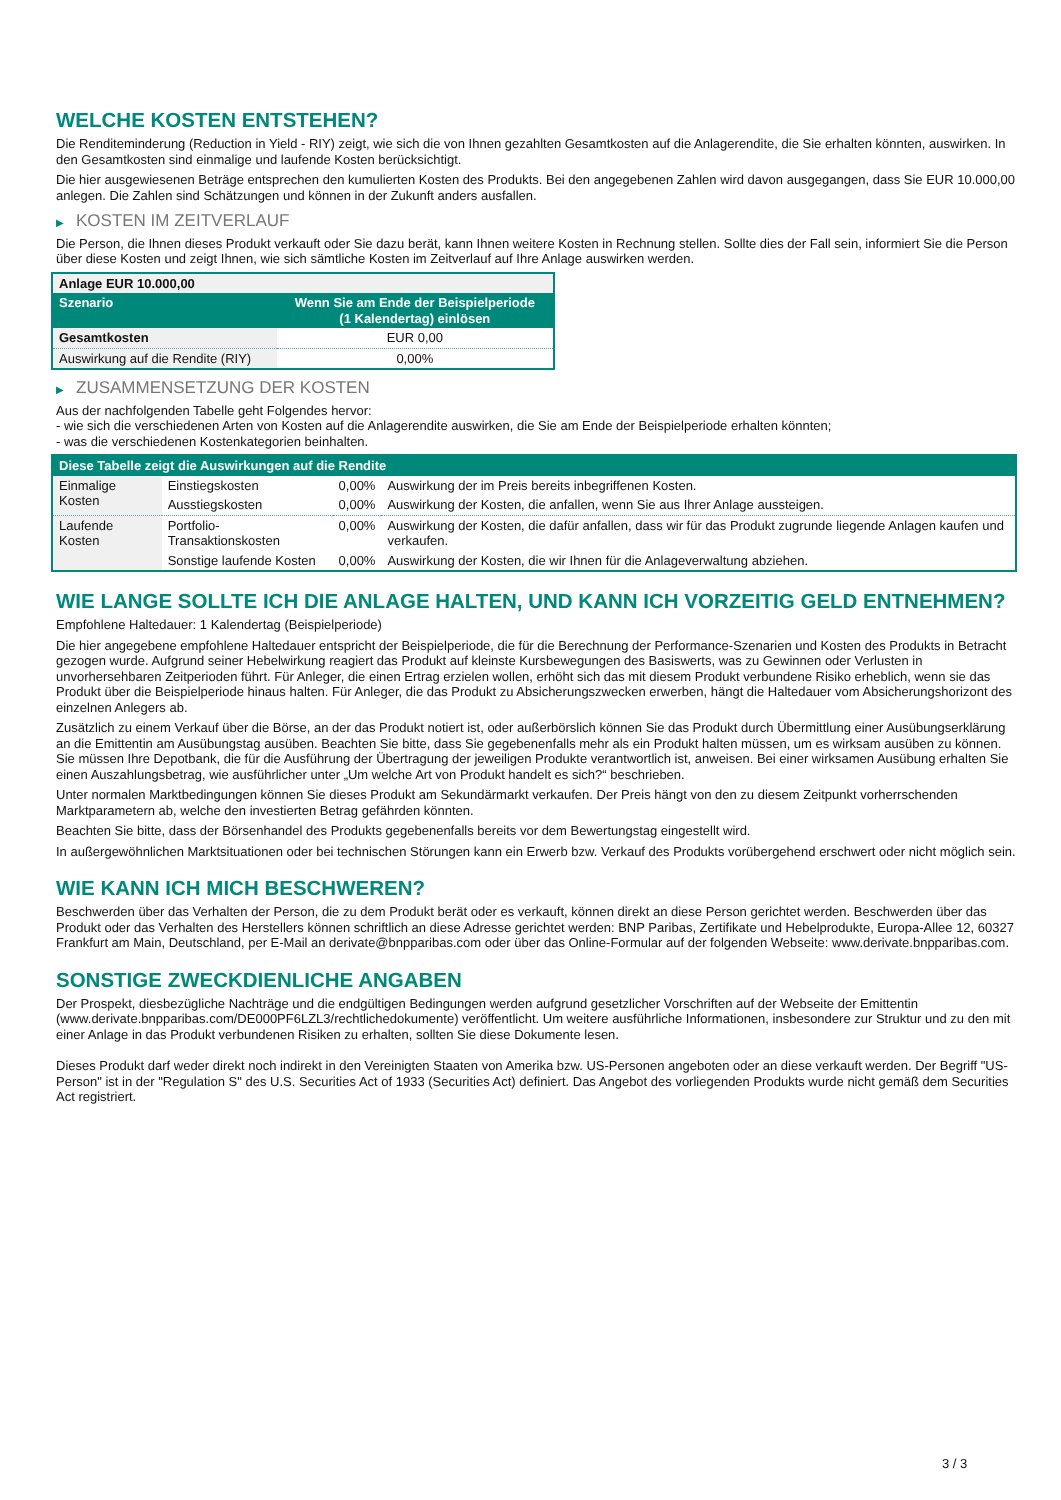WELCHE KOSTEN ENTSTEHEN?
Die Renditeminderung (Reduction in Yield - RIY) zeigt, wie sich die von Ihnen gezahlten Gesamtkosten auf die Anlagerendite, die Sie erhalten könnten, auswirken. In den Gesamtkosten sind einmalige und laufende Kosten berücksichtigt.
Die hier ausgewiesenen Beträge entsprechen den kumulierten Kosten des Produkts. Bei den angegebenen Zahlen wird davon ausgegangen, dass Sie EUR 10.000,00 anlegen. Die Zahlen sind Schätzungen und können in der Zukunft anders ausfallen.
▶ KOSTEN IM ZEITVERLAUF
Die Person, die Ihnen dieses Produkt verkauft oder Sie dazu berät, kann Ihnen weitere Kosten in Rechnung stellen. Sollte dies der Fall sein, informiert Sie die Person über diese Kosten und zeigt Ihnen, wie sich sämtliche Kosten im Zeitverlauf auf Ihre Anlage auswirken werden.
| Anlage EUR 10.000,00 | |
| --- | --- |
| Szenario | Wenn Sie am Ende der Beispielperiode (1 Kalendertag) einlösen |
| Gesamtkosten | EUR 0,00 |
| Auswirkung auf die Rendite (RIY) | 0,00% |
▶ ZUSAMMENSETZUNG DER KOSTEN
Aus der nachfolgenden Tabelle geht Folgendes hervor:
- wie sich die verschiedenen Arten von Kosten auf die Anlagerendite auswirken, die Sie am Ende der Beispielperiode erhalten könnten;
- was die verschiedenen Kostenkategorien beinhalten.
| Diese Tabelle zeigt die Auswirkungen auf die Rendite | | | |
| --- | --- | --- | --- |
| Einmalige Kosten | Einstiegskosten | 0,00% | Auswirkung der im Preis bereits inbegriffenen Kosten. |
| | Ausstiegskosten | 0,00% | Auswirkung der Kosten, die anfallen, wenn Sie aus Ihrer Anlage aussteigen. |
| Laufende Kosten | Portfolio-Transaktionskosten | 0,00% | Auswirkung der Kosten, die dafür anfallen, dass wir für das Produkt zugrunde liegende Anlagen kaufen und verkaufen. |
| | Sonstige laufende Kosten | 0,00% | Auswirkung der Kosten, die wir Ihnen für die Anlageverwaltung abziehen. |
WIE LANGE SOLLTE ICH DIE ANLAGE HALTEN, UND KANN ICH VORZEITIG GELD ENTNEHMEN?
Empfohlene Haltedauer: 1 Kalendertag (Beispielperiode)
Die hier angegebene empfohlene Haltedauer entspricht der Beispielperiode, die für die Berechnung der Performance-Szenarien und Kosten des Produkts in Betracht gezogen wurde. Aufgrund seiner Hebelwirkung reagiert das Produkt auf kleinste Kursbewegungen des Basiswerts, was zu Gewinnen oder Verlusten in unvorhersehbaren Zeitperioden führt. Für Anleger, die einen Ertrag erzielen wollen, erhöht sich das mit diesem Produkt verbundene Risiko erheblich, wenn sie das Produkt über die Beispielperiode hinaus halten. Für Anleger, die das Produkt zu Absicherungszwecken erwerben, hängt die Haltedauer vom Absicherungshorizont des einzelnen Anlegers ab.
Zusätzlich zu einem Verkauf über die Börse, an der das Produkt notiert ist, oder außerbörslich können Sie das Produkt durch Übermittlung einer Ausübungserklärung an die Emittentin am Ausübungstag ausüben. Beachten Sie bitte, dass Sie gegebenenfalls mehr als ein Produkt halten müssen, um es wirksam ausüben zu können. Sie müssen Ihre Depotbank, die für die Ausführung der Übertragung der jeweiligen Produkte verantwortlich ist, anweisen. Bei einer wirksamen Ausübung erhalten Sie einen Auszahlungsbetrag, wie ausführlicher unter „Um welche Art von Produkt handelt es sich?“ beschrieben.
Unter normalen Marktbedingungen können Sie dieses Produkt am Sekundärmarkt verkaufen. Der Preis hängt von den zu diesem Zeitpunkt vorherrschenden Marktparametern ab, welche den investierten Betrag gefährden könnten.
Beachten Sie bitte, dass der Börsenhandel des Produkts gegebenenfalls bereits vor dem Bewertungstag eingestellt wird.
In außergewöhnlichen Marktsituationen oder bei technischen Störungen kann ein Erwerb bzw. Verkauf des Produkts vorübergehend erschwert oder nicht möglich sein.
WIE KANN ICH MICH BESCHWEREN?
Beschwerden über das Verhalten der Person, die zu dem Produkt berät oder es verkauft, können direkt an diese Person gerichtet werden. Beschwerden über das Produkt oder das Verhalten des Herstellers können schriftlich an diese Adresse gerichtet werden: BNP Paribas, Zertifikate und Hebelprodukte, Europa-Allee 12, 60327 Frankfurt am Main, Deutschland, per E-Mail an derivate@bnpparibas.com oder über das Online-Formular auf der folgenden Webseite: www.derivate.bnpparibas.com.
SONSTIGE ZWECKDIENLICHE ANGABEN
Der Prospekt, diesbezügliche Nachträge und die endgültigen Bedingungen werden aufgrund gesetzlicher Vorschriften auf der Webseite der Emittentin (www.derivate.bnpparibas.com/DE000PF6LZL3/rechtlichedokumente) veröffentlicht. Um weitere ausführliche Informationen, insbesondere zur Struktur und zu den mit einer Anlage in das Produkt verbundenen Risiken zu erhalten, sollten Sie diese Dokumente lesen.
Dieses Produkt darf weder direkt noch indirekt in den Vereinigten Staaten von Amerika bzw. US-Personen angeboten oder an diese verkauft werden. Der Begriff "US-Person" ist in der "Regulation S" des U.S. Securities Act of 1933 (Securities Act) definiert. Das Angebot des vorliegenden Produkts wurde nicht gemäß dem Securities Act registriert.
3 / 3